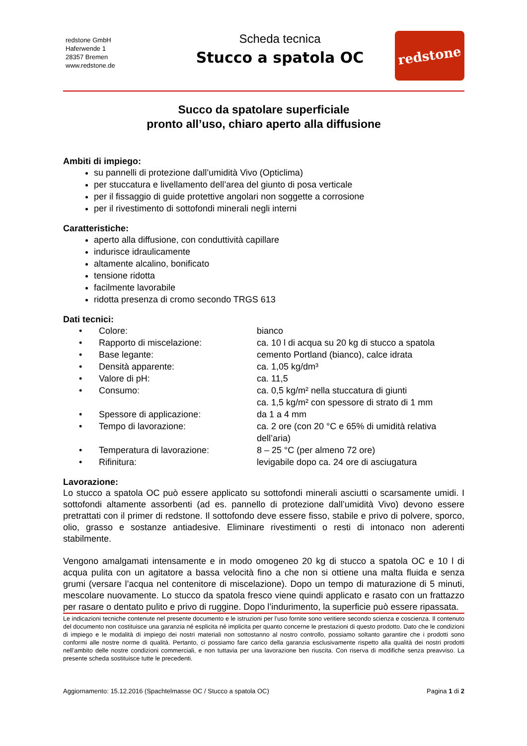redstone GmbH
Haferwende 1
28357 Bremen
www.redstone.de
Scheda tecnica
Stucco a spatola OC
redstone
Succo da spatolare superficiale
pronto all’uso, chiaro aperto alla diffusione
Ambiti di impiego:
su pannelli di protezione dall’umidità Vivo (Opticlima)
per stuccatura e livellamento dell’area del giunto di posa verticale
per il fissaggio di guide protettive angolari non soggette a corrosione
per il rivestimento di sottofondi minerali negli interni
Caratteristiche:
aperto alla diffusione, con conduttività capillare
indurisce idraulicamente
altamente alcalino, bonificato
tensione ridotta
facilmente lavorabile
ridotta presenza di cromo secondo TRGS 613
Dati tecnici:
| • | Colore: | bianco |
| • | Rapporto di miscelazione: | ca. 10 l di acqua su 20 kg di stucco a spatola |
| • | Base legante: | cemento Portland (bianco), calce idrata |
| • | Densità apparente: | ca. 1,05 kg/dm³ |
| • | Valore di pH: | ca. 11,5 |
| • | Consumo: | ca. 0,5 kg/m² nella stuccatura di giunti ca. 1,5 kg/m² con spessore di strato di 1 mm |
| • | Spessore di applicazione: | da 1 a 4 mm |
| • | Tempo di lavorazione: | ca. 2 ore (con 20 °C e 65% di umidità relativa dell’aria) |
| • | Temperatura di lavorazione: | 8 – 25 °C (per almeno 72 ore) |
| • | Rifinitura: | levigabile dopo ca. 24 ore di asciugatura |
Lavorazione:
Lo stucco a spatola OC può essere applicato su sottofondi minerali asciutti o scarsamente umidi. I sottofondi altamente assorbenti (ad es. pannello di protezione dall’umidità Vivo) devono essere pretrattati con il primer di redstone. Il sottofondo deve essere fisso, stabile e privo di polvere, sporco, olio, grasso e sostanze antiadesive. Eliminare rivestimenti o resti di intonaco non aderenti stabilmente.
Vengono amalgamati intensamente e in modo omogeneo 20 kg di stucco a spatola OC e 10 l di acqua pulita con un agitatore a bassa velocità fino a che non si ottiene una malta fluida e senza grumi (versare l’acqua nel contenitore di miscelazione). Dopo un tempo di maturazione di 5 minuti, mescolare nuovamente. Lo stucco da spatola fresco viene quindi applicato e rasato con un frattazzo per rasare o dentato pulito e privo di ruggine. Dopo l’indurimento, la superficie può essere ripassata.
Le indicazioni tecniche contenute nel presente documento e le istruzioni per l’uso fornite sono veritiere secondo scienza e coscienza. Il contenuto del documento non costituisce una garanzia né esplicita né implicita per quanto concerne le prestazioni di questo prodotto. Dato che le condizioni di impiego e le modalità di impiego dei nostri materiali non sottostanno al nostro controllo, possiamo soltanto garantire che i prodotti sono conformi alle nostre norme di qualità. Pertanto, ci possiamo fare carico della garanzia esclusivamente rispetto alla qualità dei nostri prodotti nell’ambito delle nostre condizioni commerciali, e non tuttavia per una lavorazione ben riuscita. Con riserva di modifiche senza preavviso. La presente scheda sostituisce tutte le precedenti.
Aggiornamento: 15.12.2016 (Spachtelmasse OC / Stucco a spatola OC) Pagina 1 di 2